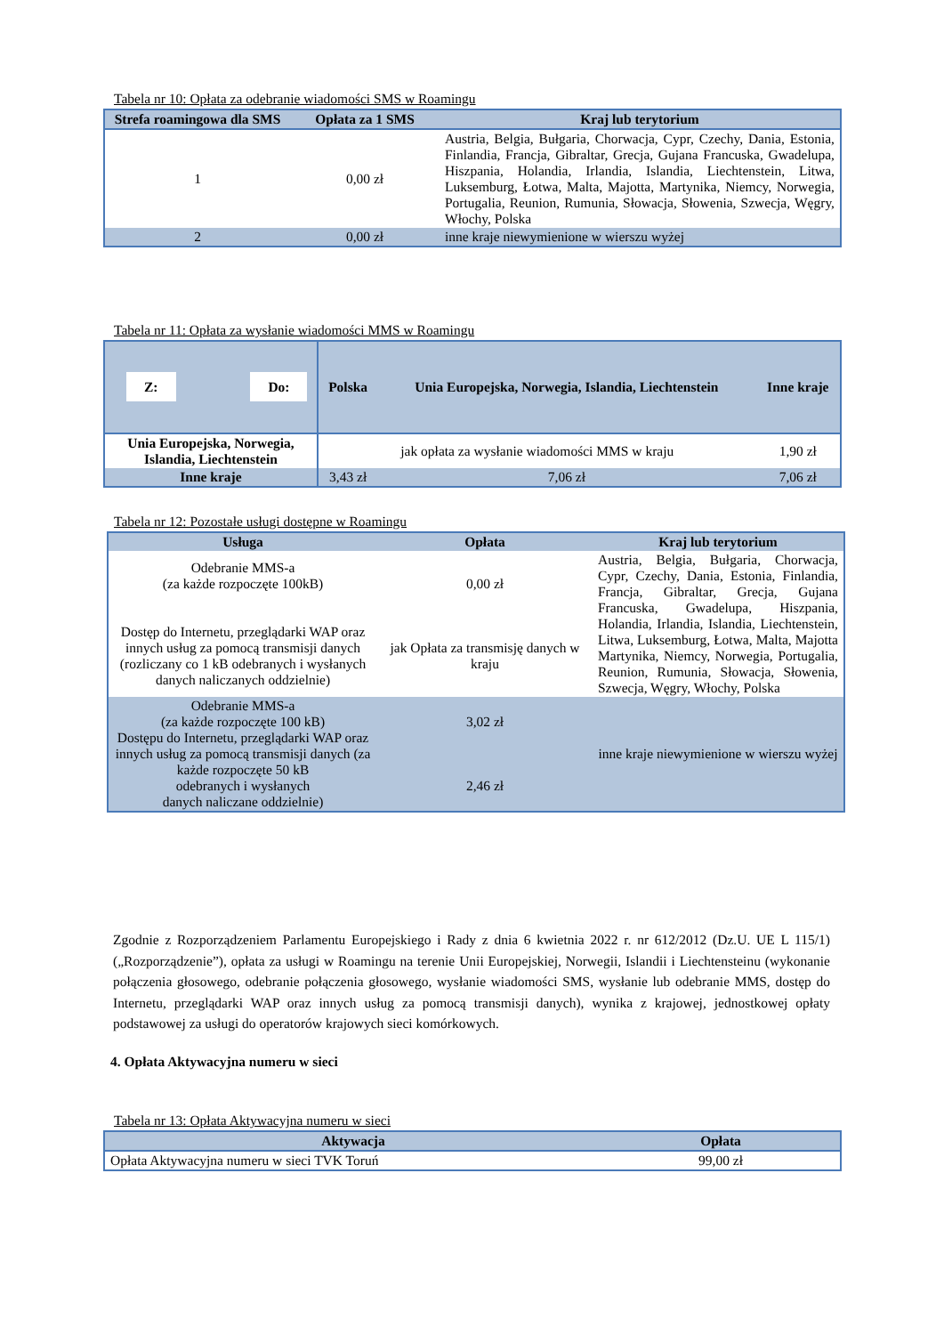Tabela nr 10: Opłata za odebranie wiadomości SMS w Roamingu
| Strefa roamingowa dla SMS | Opłata za 1 SMS | Kraj lub terytorium |
| --- | --- | --- |
| 1 | 0,00 zł | Austria, Belgia, Bułgaria, Chorwacja, Cypr, Czechy, Dania, Estonia, Finlandia, Francja, Gibraltar, Grecja, Gujana Francuska, Gwadelupa, Hiszpania, Holandia, Irlandia, Islandia, Liechtenstein, Litwa, Luksemburg, Łotwa, Malta, Majotta, Martynika, Niemcy, Norwegia, Portugalia, Reunion, Rumunia, Słowacja, Słowenia, Szwecja, Węgry, Włochy, Polska |
| 2 | 0,00 zł | inne kraje niewymienione w wierszu wyżej |
Tabela nr 11: Opłata za wysłanie wiadomości MMS w Roamingu
| Z: Do: | Polska | Unia Europejska, Norwegia, Islandia, Liechtenstein | Inne kraje |
| --- | --- | --- | --- |
| Unia Europejska, Norwegia, Islandia, Liechtenstein | jak opłata za wysłanie wiadomości MMS w kraju | | 1,90 zł |
| Inne kraje | 3,43 zł | 7,06 zł | 7,06 zł |
Tabela nr 12: Pozostałe usługi dostępne w Roamingu
| Usługa | Opłata | Kraj lub terytorium |
| --- | --- | --- |
| Odebranie MMS-a (za każde rozpoczęte 100kB) Dostęp do Internetu, przeglądarki WAP oraz innych usług za pomocą transmisji danych (rozliczany co 1 kB odebranych i wysłanych danych naliczanych oddzielnie) | 0,00 zł jak Opłata za transmisję danych w kraju | Austria, Belgia, Bułgaria, Chorwacja, Cypr, Czechy, Dania, Estonia, Finlandia, Francja, Gibraltar, Grecja, Gujana Francuska, Gwadelupa, Hiszpania, Holandia, Irlandia, Islandia, Liechtenstein, Litwa, Luksemburg, Łotwa, Malta, Majotta Martynika, Niemcy, Norwegia, Portugalia, Reunion, Rumunia, Słowacja, Słowenia, Szwecja, Węgry, Włochy, Polska |
| Odebranie MMS-a (za każde rozpoczęte 100 kB) Dostępu do Internetu, przeglądarki WAP oraz innych usług za pomocą transmisji danych (za każde rozpoczęte 50 kB odebranych i wysłanych danych naliczane oddzielnie) | 3,02 zł 2,46 zł | inne kraje niewymienione w wierszu wyżej |
Zgodnie z Rozporządzeniem Parlamentu Europejskiego i Rady z dnia 6 kwietnia 2022 r. nr 612/2012 (Dz.U. UE L 115/1) („Rozporządzenie”), opłata za usługi w Roamingu na terenie Unii Europejskiej, Norwegii, Islandii i Liechtensteinu (wykonanie połączenia głosowego, odebranie połączenia głosowego, wysłanie wiadomości SMS, wysłanie lub odebranie MMS, dostęp do Internetu, przeglądarki WAP oraz innych usług za pomocą transmisji danych), wynika z krajowej, jednostkowej opłaty podstawowej za usługi do operatorów krajowych sieci komórkowych.
4. Opłata Aktywacyjna numeru w sieci
Tabela nr 13: Opłata Aktywacyjna numeru w sieci
| Aktywacja | Opłata |
| --- | --- |
| Opłata Aktywacyjna numeru w sieci TVK Toruń | 99,00 zł |